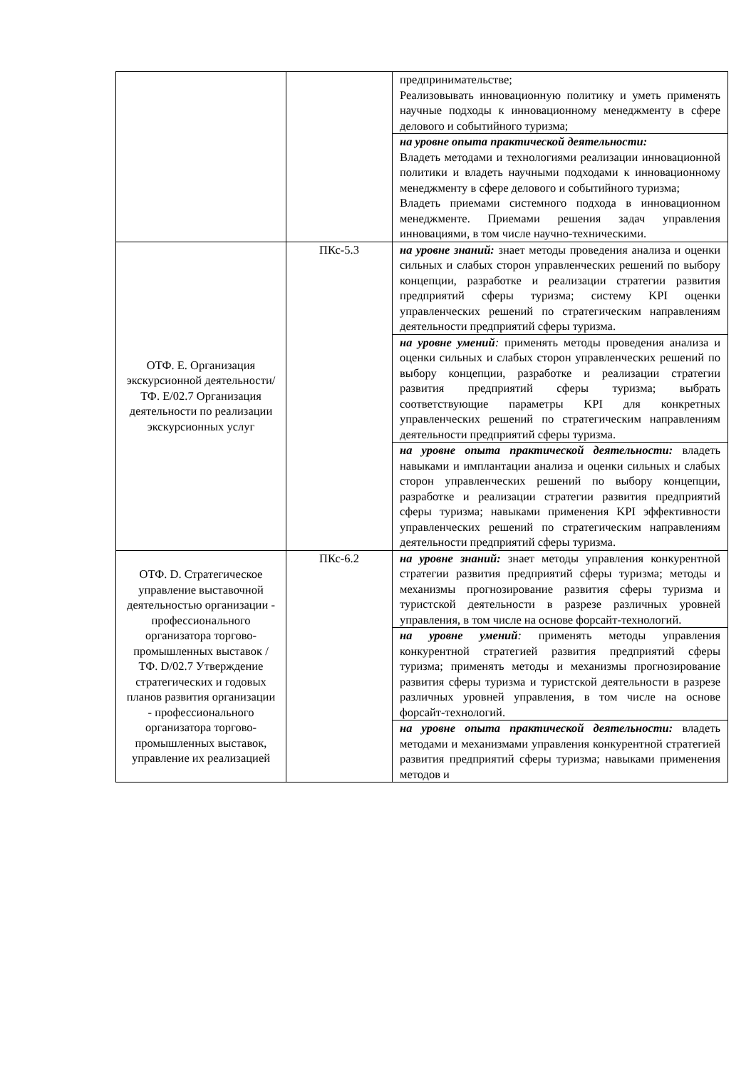| | | предпринимательстве; Реализовывать инновационную политику и уметь применять научные подходы к инновационному менеджменту в сфере делового и событийного туризма; |
| | | на уровне опыта практической деятельности: Владеть методами и технологиями реализации инновационной политики и владеть научными подходами к инновационному менеджменту в сфере делового и событийного туризма; Владеть приемами системного подхода в инновационном менеджменте. Приемами решения задач управления инновациями, в том числе научно-техническими. |
| ОТФ. Е. Организация экскурсионной деятельности/ ТФ. Е/02.7 Организация деятельности по реализации экскурсионных услуг | ПКс-5.3 | на уровне знаний: знает методы проведения анализа и оценки сильных и слабых сторон управленческих решений по выбору концепции, разработке и реализации стратегии развития предприятий сферы туризма; систему KPI оценки управленческих решений по стратегическим направлениям деятельности предприятий сферы туризма. |
| | | на уровне умений : применять методы проведения анализа и оценки сильных и слабых сторон управленческих решений по выбору концепции, разработке и реализации стратегии развития предприятий сферы туризма; выбрать соответствующие параметры KPI для конкретных управленческих решений по стратегическим направлениям деятельности предприятий сферы туризма. |
| | | на уровне опыта практической деятельности: владеть навыками и имплантации анализа и оценки сильных и слабых сторон управленческих решений по выбору концепции, разработке и реализации стратегии развития предприятий сферы туризма; навыками применения KPI эффективности управленческих решений по стратегическим направлениям деятельности предприятий сферы туризма. |
| ОТФ. D. Стратегическое управление выставочной деятельностью организации - профессионального организатора торгово-промышленных выставок / ТФ. D/02.7 Утверждение стратегических и годовых планов развития организации - профессионального организатора торгово-промышленных выставок, управление их реализацией | ПКс-6.2 | на уровне знаний: знает методы управления конкурентной стратегии развития предприятий сферы туризма; методы и механизмы прогнозирование развития сферы туризма и туристской деятельности в разрезе различных уровней управления, в том числе на основе форсайт-технологий. |
| | | на уровне умений : применять методы управления конкурентной стратегией развития предприятий сферы туризма; применять методы и механизмы прогнозирование развития сферы туризма и туристской деятельности в разрезе различных уровней управления, в том числе на основе форсайт-технологий. |
| | | на уровне опыта практической деятельности: владеть методами и механизмами управления конкурентной стратегией развития предприятий сферы туризма; навыками применения методов и |